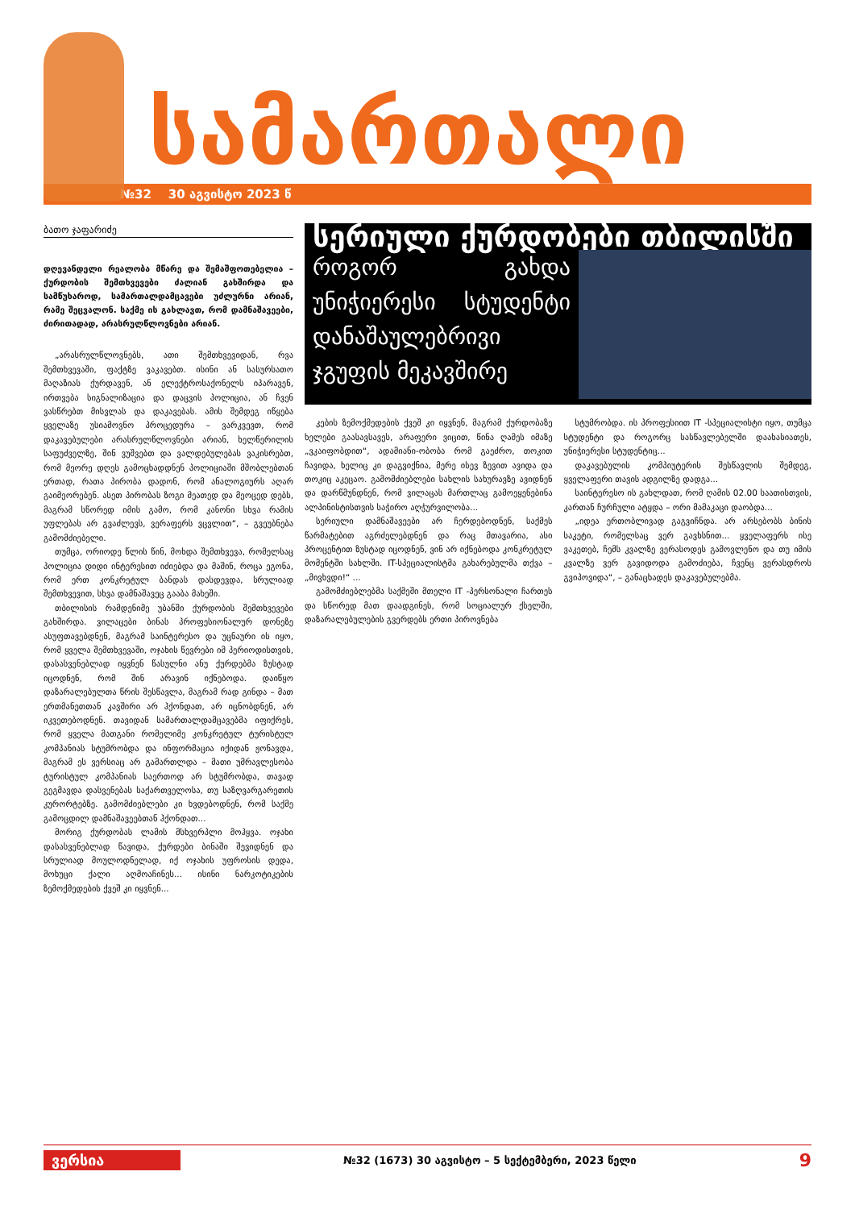სამართალი
№32 30 აგვისტო 2023 წ
ბათო ჯაფარიძე
დღევანდელი რეალობა მწარე და შემაშფოთებელია – ქურდობის შემთხვევები ძალიან გახშირდა და სამწუხაროდ, სამართალდამცავები უძლურნი არიან, რამე შეცვალონ. საქმე ის გახლავთ, რომ დამნაშავეები, ძირითადად, არასრულწლოვნები არიან.
„არასრულწლოვნებს, ათი შემთხვევიდან, რვა შემთხვევაში, ფაქტზე ვაკავებთ. ისინი ან სასურსათო მაღაზიას ქურდავენ, ან ელექტროსაქონელს იპარავენ, ირთვება სიგნალიზაცია და დაცვის პოლიცია, ან ჩვენ ვასწრებთ მისვლას და დაკავებას. ამის შემდეგ იწყება ყველაზე უსიამოვნო პროცედურა – ვარკვევთ, რომ დაკავებულები არასრულწლოვნები არიან, ხელწერილის საფუძველზე, შინ ვუშვებთ და ვალდებულებას ვაკისრებთ, რომ მეორე დღეს გამოცხადდნენ პოლიციაში მშობლებთან ერთად, რათა პირობა დადონ, რომ ანალოგიურს აღარ გაიმეორებენ. ასეთ პირობას ზოგი მეათედ და მეოცედ დებს, მაგრამ სწორედ იმის გამო, რომ კანონი სხვა რამის უფლებას არ გვაძლევს, ვერაფერს ვცვლით“, – გვეუბნება გამომძიებელი.
თუმცა, ორიოდე წლის წინ, მოხდა შემთხვევა, რომელსაც პოლიცია დიდი ინტერესით იძიებდა და მაშინ, როცა ეგონა, რომ ერთ კონკრეტულ ბანდას დასდევდა, სრულიად შემთხვევით, სხვა დამნაშავეც გააბა მახეში.
თბილისის რამდენიმე უბანში ქურდობის შემთხვევები გახშირდა. ვილაცები ბინას პროფესიონალურ დონეზე ასუფთავებდნენ, მაგრამ საინტერესო და უცნაური ის იყო, რომ ყველა შემთხვევაში, ოჯახის წევრები იმ პერიოდისთვის, დასასვენებლად იყვნენ წასულნი ანუ ქურდებმა ზუსტად იცოდნენ, რომ შინ არავინ იქნებოდა. დაიწყო დაზარალებულთა წრის შესწავლა, მაგრამ რად გინდა – მათ ერთმანეთთან კავშირი არ ჰქონდათ, არ იცნობდნენ, არ იკვეთებოდნენ. თავიდან სამართალდამცავებმა იფიქრეს, რომ ყველა მათგანი რომელიმე კონკრეტულ ტურისტულ კომპანიას სტუმრობდა და ინფორმაცია იქიდან ჟონავდა, მაგრამ ეს ვერსიაც არ გამართლდა – მათი უმრავლესობა ტურისტულ კომპანიას საერთოდ არ სტუმრობდა, თავად გეგმავდა დასვენებას საქართველოსა, თუ საზღვარგარეთის კურორტებზე. გამომძიებლები კი ხვდებოდნენ, რომ საქმე გამოცდილ დამნაშავეებთან ჰქონდათ...
მორიგ ქურდობას ლამის მსხვერპლი მოჰყვა. ოჯახი დასასვენებლად წავიდა, ქურდები ბინაში შევიდნენ და სრულიად მოულოდნელად, იქ ოჯახის უფროსის დედა, მოხუცი ქალი აღმოაჩინეს... ისინი ნარკოტიკების ზემოქმედების ქვეშ კი იყვნენ...
სერიული ქურდობები თბილისში
როგორ გახდა უნიჭიერესი სტუდენტი დანაშაულებრივი ჯგუფის მეკავშირე
კების ზემოქმედების ქვეშ კი იყვნენ, მაგრამ ქურდობაზე ხელები გაასავსავეს, არაფერი ვიცით, წინა ღამეს იმაზე „ვკაიფობდით“, ადამიანი-ობობა რომ გაეძრო, თოკით ჩავიდა, ხელიც კი დაგვიქნია, მერე ისევ ზევით ავიდა და თოკიც აკეცაო. გამომძიებლები სახლის სახურავზე ავიდნენ და დარწმუნდნენ, რომ ვილაცას მართლაც გამოეყენებინა ალპინისტისთვის საჭირო აღჭურვილობა...
სერიული დამნაშავეები არ ჩერდებოდნენ, საქმეს წარმატებით აგრძელებდნენ და რაც მთავარია, ასი პროცენტით ზუსტად იცოდნენ, ვინ არ იქნებოდა კონკრეტულ მომენტში სახლში. IT-სპეციალისტმა გახარებულმა თქვა – „მივხვდი!“ ...
გამომძიებლებმა საქმეში მთელი IT -პერსონალი ჩართეს და სწორედ მათ დაადგინეს, რომ სოციალურ ქსელში, დაზარალებულების გვერდებს ერთი პიროვნება
სტუმრობდა. ის პროფესიით IT -სპეციალისტი იყო, თუმცა სტუდენტი და როგორც სასწავლებელში დაახასიათეს, უნიჭიერესი სტუდენტიც...
დაკავებულის კომპიუტერის შესწავლის შემდეგ, ყველაფერი თავის ადგილზე დადგა...
საინტერესო ის გახლდათ, რომ ღამის 02.00 საათისთვის, კართან ჩურჩული ატყდა – ორი მამაკაცი დაობდა...
„იდეა ერთობლივად გაგვიჩნდა. არ არსებობს ბინის საკეტი, რომელსაც ვერ გავხსნით... ყველაფერს ისე ვაკეთებ, ჩემს კვალზე ვერასოდეს გამოვლენო და თუ იმის კვალზე ვერ გავიდოდა გამოძიება, ჩვენც ვერასდროს გვიპოვიდა“, – განაცხადეს დაკავებულებმა.
ვერსია
№32 (1673) 30 აგვისტო – 5 სექტემბერი, 2023 წელი
9